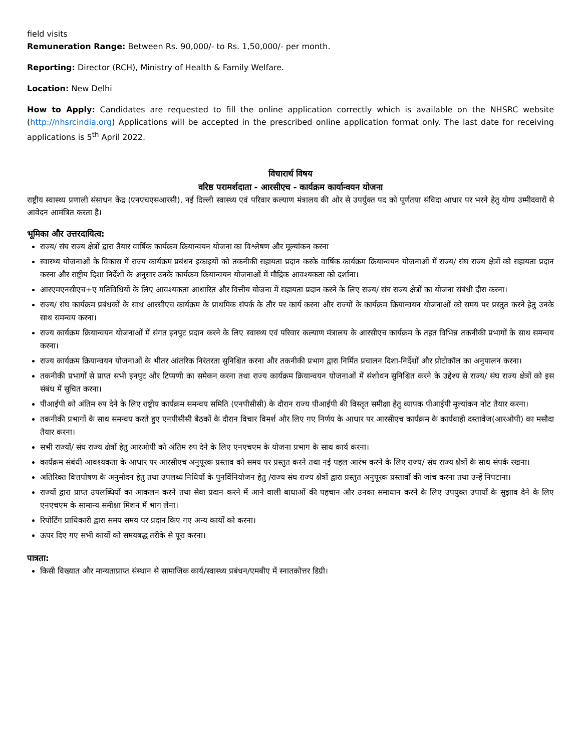field visits
Remuneration Range: Between Rs. 90,000/- to Rs. 1,50,000/- per month.
Reporting: Director (RCH), Ministry of Health & Family Welfare.
Location: New Delhi
How to Apply: Candidates are requested to fill the online application correctly which is available on the NHSRC website (http://nhsrcindia.org) Applications will be accepted in the prescribed online application format only. The last date for receiving applications is 5<sup>th</sup> April 2022.
विचारार्थ विषय
वरिष्ठ परामर्शदाता - आरसीएच - कार्यक्रम कार्यान्वयन योजना
राष्ट्रीय स्वास्थ्य प्रणाली संसाधन केंद्र (एनएचएसआरसी), नई दिल्ली स्वास्थ्य एवं परिवार कल्याण मंत्रालय की ओर से उपर्युक्त पद को पूर्णतया संविदा आधार पर भरने हेतु योग्य उम्मीदवारों से आवेदन आमंत्रित करता है।
भूमिका और उत्तरदायित्व:
राज्य/ संघ राज्य क्षेत्रों द्वारा तैयार वार्षिक कार्यक्रम क्रियान्वयन योजना का विश्लेषण और मूल्यांकन करना
स्वास्थ्य योजनाओं के विकास में राज्य कार्यक्रम प्रबंधन इकाइयों को तकनीकी सहायता प्रदान करके वार्षिक कार्यक्रम क्रियान्वयन योजनाओं में राज्य/ संघ राज्य क्षेत्रों को सहायता प्रदान करना और राष्ट्रीय दिशा निर्देशों के अनुसार उनके कार्यक्रम क्रियान्वयन योजनाओं में मौद्रिक आवश्यकता को दर्शाना।
आरएमएनसीएच+ए गतिविधियों के लिए आवश्यकता आधारित और वित्तीय योजना में सहायता प्रदान करने के लिए राज्य/ संघ राज्य क्षेत्रों का योजना संबंधी दौरा करना।
राज्य/ संघ कार्यक्रम प्रबंधकों के साथ आरसीएच कार्यक्रम के प्राथमिक संपर्क के तौर पर कार्य करना और राज्यों के कार्यक्रम क्रियान्वयन योजनाओं को समय पर प्रस्तुत करने हेतु उनके साथ समन्वय करना।
राज्य कार्यक्रम क्रियान्वयन योजनाओं में संगत इनपुट प्रदान करने के लिए स्वास्थ्य एवं परिवार कल्याण मंत्रालय के आरसीएच कार्यक्रम के तहत विभिन्न तकनीकी प्रभागों के साथ समन्वय करना।
राज्य कार्यक्रम क्रियान्वयन योजनाओं के भीतर आंतरिक निरंतरता सुनिश्चित करना और तकनीकी प्रभाग द्वारा निर्मित प्रचालन दिशा-निर्देशों और प्रोटोकॉल का अनुपालन करना।
तकनीकी प्रभागों से प्राप्त सभी इनपुट और टिप्पणी का समेकन करना तथा राज्य कार्यक्रम क्रियान्वयन योजनाओं में संशोधन सुनिश्चित करने के उद्देश्य से राज्य/ संघ राज्य क्षेत्रों को इस संबंध में सूचित करना।
पीआईपी को अंतिम रुप देने के लिए राष्ट्रीय कार्यक्रम समन्वय समिति (एनपीसीसी) के दौरान राज्य पीआईपी की विस्तृत समीक्षा हेतु व्यापक पीआईपी मूल्यांकन नोट तैयार करना।
तकनीकी प्रभागों के साथ समन्वय करते हुए एनपीसीसी बैठकों के दौरान विचार विमर्श और लिए गए निर्णय के आधार पर आरसीएच कार्यक्रम के कार्यवाही दस्तावेज(आरओपी) का मसौदा तैयार करना।
सभी राज्यों/ संघ राज्य क्षेत्रों हेतु आरओपी को अंतिम रुप देने के लिए एनएचएम के योजना प्रभाग के साथ कार्य करना।
कार्यक्रम संबंधी आवश्यकता के आधार पर आरसीएच अनुपूरक प्रस्ताव को समय पर प्रस्तुत करने तथा नई पहल आरंभ करने के लिए राज्य/ संघ राज्य क्षेत्रों के साथ संपर्क रखना।
अतिरिक्त वित्तपोषण के अनुमोदन हेतु तथा उपलब्ध निधियों के पुनर्विनियोजन हेतु /राज्य संघ राज्य क्षेत्रों द्वारा प्रस्तुत अनुपूरक प्रस्तावों की जांच करना तथा उन्हें निपटाना।
राज्यों द्वारा प्राप्त उपलब्धियों का आकलन करने तथा सेवा प्रदान करने में आने वाली बाधाओं की पहचान और उनका समाधान करने के लिए उपयुक्त उपायों के सुझाव देने के लिए एनएचएम के सामान्य समीक्षा मिशन में भाग लेना।
रिपोर्टिंग प्राधिकारी द्वारा समय समय पर प्रदान किए गए अन्य कार्यों को करना।
ऊपर दिए गए सभी कार्यों को समयबद्ध तरीके से पूरा करना।
पात्रता:
किसी विख्यात और मान्यताप्राप्त संस्थान से सामाजिक कार्य/स्वास्थ्य प्रबंधन/एमबीए में स्नातकोत्तर डिग्री।